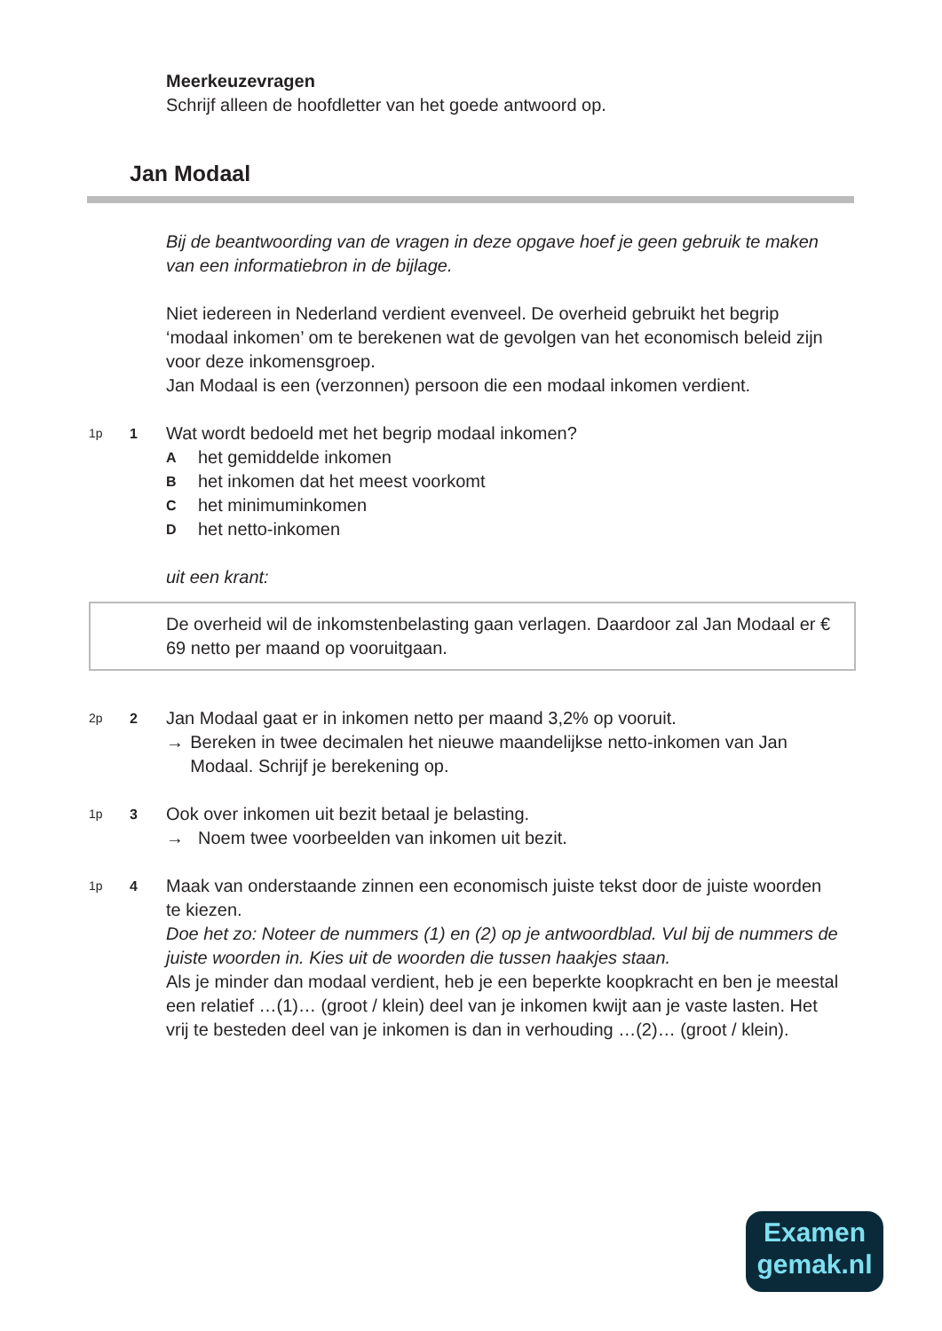Meerkeuzevragen
Schrijf alleen de hoofdletter van het goede antwoord op.
Jan Modaal
Bij de beantwoording van de vragen in deze opgave hoef je geen gebruik te maken van een informatiebron in de bijlage.
Niet iedereen in Nederland verdient evenveel. De overheid gebruikt het begrip ‘modaal inkomen’ om te berekenen wat de gevolgen van het economisch beleid zijn voor deze inkomensgroep.
Jan Modaal is een (verzonnen) persoon die een modaal inkomen verdient.
1p 1
Wat wordt bedoeld met het begrip modaal inkomen?
Ahet gemiddelde inkomen
Bhet inkomen dat het meest voorkomt
Chet minimuminkomen
Dhet netto-inkomen
uit een krant:
De overheid wil de inkomstenbelasting gaan verlagen. Daardoor zal Jan Modaal er € 69 netto per maand op vooruitgaan.
2p 2
Jan Modaal gaat er in inkomen netto per maand 3,2% op vooruit.
→ Bereken in twee decimalen het nieuwe maandelijkse netto-inkomen van Jan Modaal. Schrijf je berekening op.
1p 3
Ook over inkomen uit bezit betaal je belasting.
→ Noem twee voorbeelden van inkomen uit bezit.
1p 4
Maak van onderstaande zinnen een economisch juiste tekst door de juiste woorden te kiezen.
Doe het zo: Noteer de nummers (1) en (2) op je antwoordblad. Vul bij de nummers de juiste woorden in. Kies uit de woorden die tussen haakjes staan.
Als je minder dan modaal verdient, heb je een beperkte koopkracht en ben je meestal een relatief …(1)… (groot / klein) deel van je inkomen kwijt aan je vaste lasten. Het vrij te besteden deel van je inkomen is dan in verhouding …(2)… (groot / klein).
Examen
gemak.nl